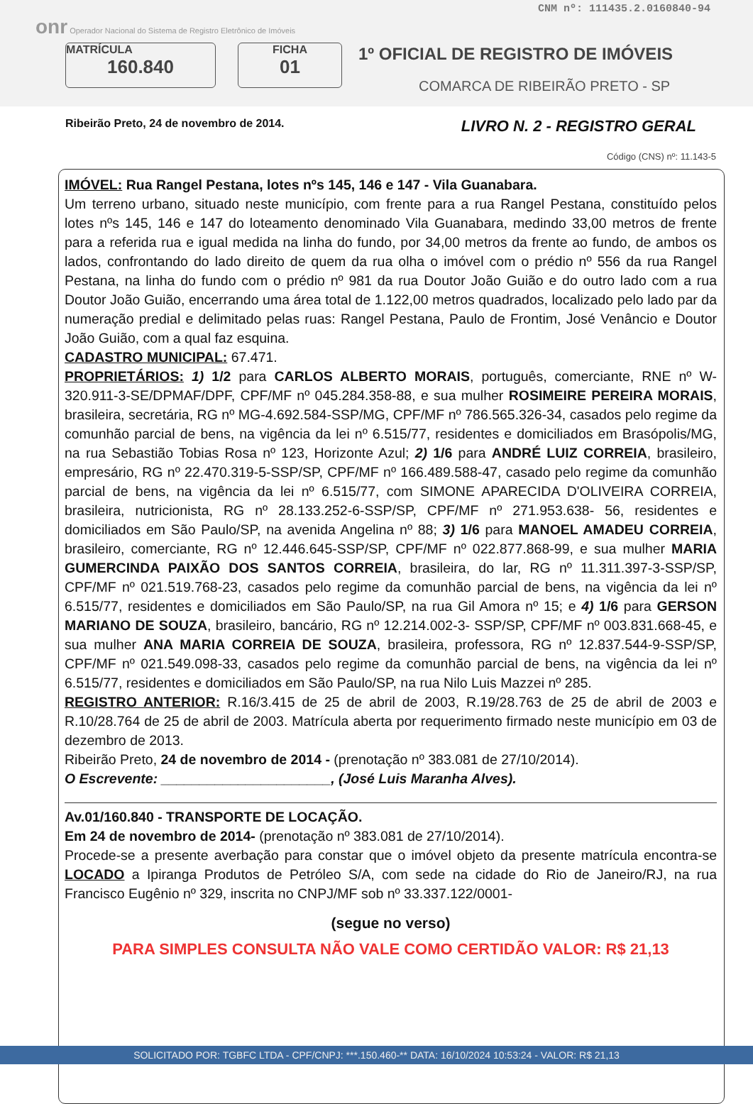CNM nº: 111435.2.0160840-94
onr Operador Nacional do Sistema de Registro Eletrônico de Imóveis
MATRÍCULA
160.840
FICHA
01
1º OFICIAL DE REGISTRO DE IMÓVEIS
COMARCA DE RIBEIRÃO PRETO - SP
Ribeirão Preto, 24 de novembro de 2014. LIVRO N. 2 - REGISTRO GERAL
Código (CNS) nº: 11.143-5
IMÓVEL: Rua Rangel Pestana, lotes nºs 145, 146 e 147 - Vila Guanabara.
Um terreno urbano, situado neste município, com frente para a rua Rangel Pestana, constituído pelos lotes nºs 145, 146 e 147 do loteamento denominado Vila Guanabara, medindo 33,00 metros de frente para a referida rua e igual medida na linha do fundo, por 34,00 metros da frente ao fundo, de ambos os lados, confrontando do lado direito de quem da rua olha o imóvel com o prédio nº 556 da rua Rangel Pestana, na linha do fundo com o prédio nº 981 da rua Doutor João Guião e do outro lado com a rua Doutor João Guião, encerrando uma área total de 1.122,00 metros quadrados, localizado pelo lado par da numeração predial e delimitado pelas ruas: Rangel Pestana, Paulo de Frontim, José Venâncio e Doutor João Guião, com a qual faz esquina.
CADASTRO MUNICIPAL: 67.471.
PROPRIETÁRIOS: 1) 1/2 para CARLOS ALBERTO MORAIS, português, comerciante, RNE nº W-320.911-3-SE/DPMAF/DPF, CPF/MF nº 045.284.358-88, e sua mulher ROSIMEIRE PEREIRA MORAIS, brasileira, secretária, RG nº MG-4.692.584-SSP/MG, CPF/MF nº 786.565.326-34, casados pelo regime da comunhão parcial de bens, na vigência da lei nº 6.515/77, residentes e domiciliados em Brasópolis/MG, na rua Sebastião Tobias Rosa nº 123, Horizonte Azul; 2) 1/6 para ANDRÉ LUIZ CORREIA, brasileiro, empresário, RG nº 22.470.319-5-SSP/SP, CPF/MF nº 166.489.588-47, casado pelo regime da comunhão parcial de bens, na vigência da lei nº 6.515/77, com SIMONE APARECIDA D'OLIVEIRA CORREIA, brasileira, nutricionista, RG nº 28.133.252-6-SSP/SP, CPF/MF nº 271.953.638- 56, residentes e domiciliados em São Paulo/SP, na avenida Angelina nº 88; 3) 1/6 para MANOEL AMADEU CORREIA, brasileiro, comerciante, RG nº 12.446.645-SSP/SP, CPF/MF nº 022.877.868-99, e sua mulher MARIA GUMERCINDA PAIXÃO DOS SANTOS CORREIA, brasileira, do lar, RG nº 11.311.397-3-SSP/SP, CPF/MF nº 021.519.768-23, casados pelo regime da comunhão parcial de bens, na vigência da lei nº 6.515/77, residentes e domiciliados em São Paulo/SP, na rua Gil Amora nº 15; e 4) 1/6 para GERSON MARIANO DE SOUZA, brasileiro, bancário, RG nº 12.214.002-3- SSP/SP, CPF/MF nº 003.831.668-45, e sua mulher ANA MARIA CORREIA DE SOUZA, brasileira, professora, RG nº 12.837.544-9-SSP/SP, CPF/MF nº 021.549.098-33, casados pelo regime da comunhão parcial de bens, na vigência da lei nº 6.515/77, residentes e domiciliados em São Paulo/SP, na rua Nilo Luis Mazzei nº 285.
REGISTRO ANTERIOR: R.16/3.415 de 25 de abril de 2003, R.19/28.763 de 25 de abril de 2003 e R.10/28.764 de 25 de abril de 2003. Matrícula aberta por requerimento firmado neste município em 03 de dezembro de 2013.
Ribeirão Preto, 24 de novembro de 2014 - (prenotação nº 383.081 de 27/10/2014).
O Escrevente: ______________________, (José Luis Maranha Alves).
Av.01/160.840 - TRANSPORTE DE LOCAÇÃO.
Em 24 de novembro de 2014- (prenotação nº 383.081 de 27/10/2014).
Procede-se a presente averbação para constar que o imóvel objeto da presente matrícula encontra-se LOCADO a Ipiranga Produtos de Petróleo S/A, com sede na cidade do Rio de Janeiro/RJ, na rua Francisco Eugênio nº 329, inscrita no CNPJ/MF sob nº 33.337.122/0001-
(segue no verso)
PARA SIMPLES CONSULTA NÃO VALE COMO CERTIDÃO VALOR: R$ 21,13
SOLICITADO POR: TGBFC LTDA - CPF/CNPJ: ***.150.460-** DATA: 16/10/2024 10:53:24 - VALOR: R$ 21,13